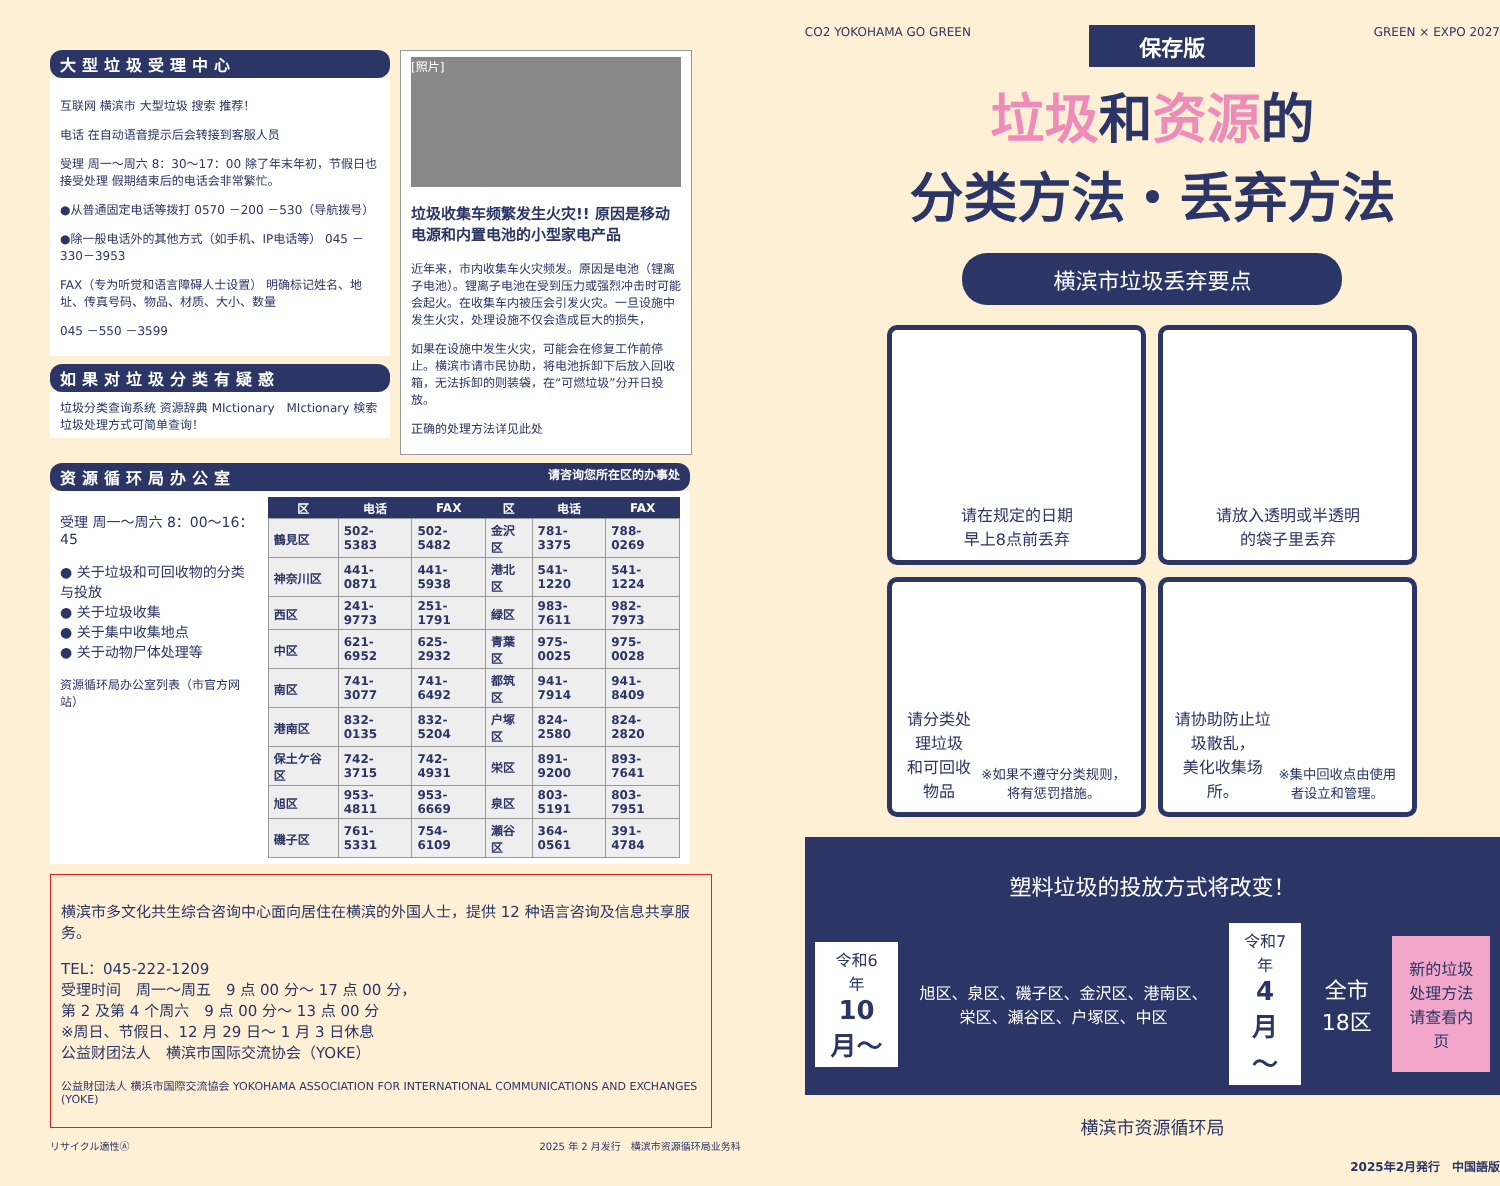大型垃圾受理中心
互联网 横滨市 大型垃圾 搜索 推荐！
电话 在自动语音提示后会转接到客服人员
受理 周一～周六 8：30～17：00 除了年末年初，节假日也接受处理 假期结束后的电话会非常繁忙。
●从普通固定电话等拨打 0570 －200 －530（导航拨号）
●除一般电话外的其他方式（如手机、IP电话等） 045 － 330－3953
FAX（专为听觉和语言障碍人士设置） 明确标记姓名、地址、传真号码、物品、材质、大小、数量
045 －550 －3599
如果对垃圾分类有疑惑
垃圾分类查询系统 资源辞典 MIctionary　MIctionary 検索　垃圾处理方式可简单查询！
[照片]
垃圾收集车频繁发生火灾!! 原因是移动电源和内置电池的小型家电产品
近年来，市内收集车火灾频发。原因是电池（锂离子电池）。锂离子电池在受到压力或强烈冲击时可能会起火。在收集车内被压会引发火灾。一旦设施中发生火灾，处理设施不仅会造成巨大的损失，
如果在设施中发生火灾，可能会在修复工作前停止。横滨市请市民协助，将电池拆卸下后放入回收箱，无法拆卸的则装袋，在“可燃垃圾”分开日投放。
正确的处理方法详见此处
资源循环局办公室 请咨询您所在区的办事处
受理 周一～周六 8：00～16：45
● 关于垃圾和可回收物的分类与投放
● 关于垃圾收集
● 关于集中收集地点
● 关于动物尸体处理等
资源循环局办公室列表（市官方网站）
| 区 | 电话 | FAX | 区 | 电话 | FAX |
| --- | --- | --- | --- | --- | --- |
| 鶴見区 | 502-5383 | 502-5482 | 金沢区 | 781-3375 | 788-0269 |
| 神奈川区 | 441-0871 | 441-5938 | 港北区 | 541-1220 | 541-1224 |
| 西区 | 241-9773 | 251-1791 | 緑区 | 983-7611 | 982-7973 |
| 中区 | 621-6952 | 625-2932 | 青葉区 | 975-0025 | 975-0028 |
| 南区 | 741-3077 | 741-6492 | 都筑区 | 941-7914 | 941-8409 |
| 港南区 | 832-0135 | 832-5204 | 戸塚区 | 824-2580 | 824-2820 |
| 保土ケ谷区 | 742-3715 | 742-4931 | 栄区 | 891-9200 | 893-7641 |
| 旭区 | 953-4811 | 953-6669 | 泉区 | 803-5191 | 803-7951 |
| 磯子区 | 761-5331 | 754-6109 | 瀬谷区 | 364-0561 | 391-4784 |
横滨市多文化共生综合咨询中心面向居住在横滨的外国人士，提供 12 种语言咨询及信息共享服务。
TEL：045-222-1209
受理时间　周一～周五　9 点 00 分～ 17 点 00 分，
第 2 及第 4 个周六　9 点 00 分～ 13 点 00 分
※周日、节假日、12 月 29 日～ 1 月 3 日休息
公益财团法人　横滨市国际交流协会（YOKE）
公益財団法人 横浜市国際交流協会 YOKOHAMA ASSOCIATION FOR INTERNATIONAL COMMUNICATIONS AND EXCHANGES (YOKE)
リサイクル適性Ⓐ　2025 年 2 月发行　横滨市资源循环局业务科
CO2 YOKOHAMA GO GREEN 保存版 GREEN × EXPO 2027
垃圾和资源的
分类方法・丢弃方法
横滨市垃圾丢弃要点
请在规定的日期
早上8点前丢弃
请放入透明或半透明
的袋子里丢弃
请分类处理垃圾
和可回收物品
※如果不遵守分类规则，将有惩罚措施。
请协助防止垃圾散乱，
美化收集场所。
※集中回收点由使用者设立和管理。
塑料垃圾的投放方式将改变！
令和6年
10月～ 旭区、泉区、磯子区、金沢区、港南区、栄区、瀬谷区、戸塚区、中区 令和7年
4月～ 全市 18区 新的垃圾处理方法
请查看内页
横滨市资源循环局
2025年2月発行　中国語版